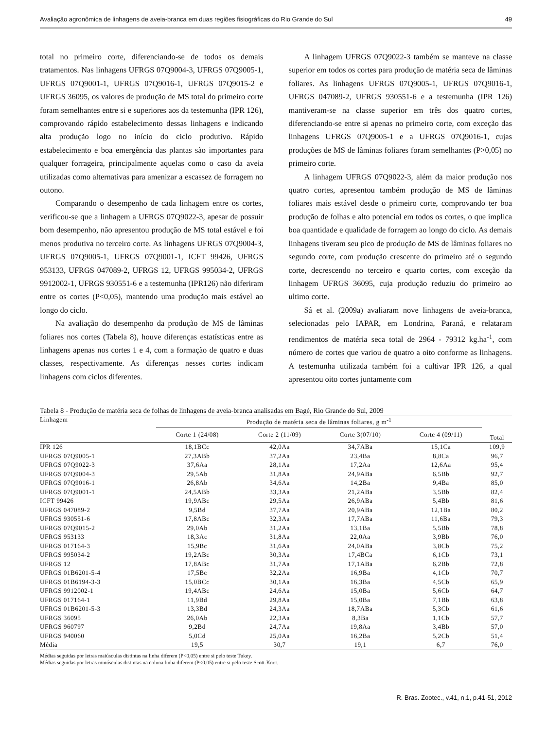Avaliação agronômica de linhagens de aveia-branca em duas regiões fisiográficas do Rio Grande do Sul 49
total no primeiro corte, diferenciando-se de todos os demais tratamentos. Nas linhagens UFRGS 07Q9004-3, UFRGS 07Q9005-1, UFRGS 07Q9001-1, UFRGS 07Q9016-1, UFRGS 07Q9015-2 e UFRGS 36095, os valores de produção de MS total do primeiro corte foram semelhantes entre si e superiores aos da testemunha (IPR 126), comprovando rápido estabelecimento dessas linhagens e indicando alta produção logo no início do ciclo produtivo. Rápido estabelecimento e boa emergência das plantas são importantes para qualquer forrageira, principalmente aquelas como o caso da aveia utilizadas como alternativas para amenizar a escassez de forragem no outono.
Comparando o desempenho de cada linhagem entre os cortes, verificou-se que a linhagem a UFRGS 07Q9022-3, apesar de possuir bom desempenho, não apresentou produção de MS total estável e foi menos produtiva no terceiro corte. As linhagens UFRGS 07Q9004-3, UFRGS 07Q9005-1, UFRGS 07Q9001-1, ICFT 99426, UFRGS 953133, UFRGS 047089-2, UFRGS 12, UFRGS 995034-2, UFRGS 9912002-1, UFRGS 930551-6 e a testemunha (IPR126) não diferiram entre os cortes (P<0,05), mantendo uma produção mais estável ao longo do ciclo.
Na avaliação do desempenho da produção de MS de lâminas foliares nos cortes (Tabela 8), houve diferenças estatísticas entre as linhagens apenas nos cortes 1 e 4, com a formação de quatro e duas classes, respectivamente. As diferenças nesses cortes indicam linhagens com ciclos diferentes.
A linhagem UFRGS 07Q9022-3 também se manteve na classe superior em todos os cortes para produção de matéria seca de lâminas foliares. As linhagens UFRGS 07Q9005-1, UFRGS 07Q9016-1, UFRGS 047089-2, UFRGS 930551-6 e a testemunha (IPR 126) mantiveram-se na classe superior em três dos quatro cortes, diferenciando-se entre si apenas no primeiro corte, com exceção das linhagens UFRGS 07Q9005-1 e a UFRGS 07Q9016-1, cujas produções de MS de lâminas foliares foram semelhantes (P>0,05) no primeiro corte.
A linhagem UFRGS 07Q9022-3, além da maior produção nos quatro cortes, apresentou também produção de MS de lâminas foliares mais estável desde o primeiro corte, comprovando ter boa produção de folhas e alto potencial em todos os cortes, o que implica boa quantidade e qualidade de forragem ao longo do ciclo. As demais linhagens tiveram seu pico de produção de MS de lâminas foliares no segundo corte, com produção crescente do primeiro até o segundo corte, decrescendo no terceiro e quarto cortes, com exceção da linhagem UFRGS 36095, cuja produção reduziu do primeiro ao ultimo corte.
Sá et al. (2009a) avaliaram nove linhagens de aveia-branca, selecionadas pelo IAPAR, em Londrina, Paraná, e relataram rendimentos de matéria seca total de 2964 - 79312 kg.ha<sup>-1</sup>, com número de cortes que variou de quatro a oito conforme as linhagens. A testemunha utilizada também foi a cultivar IPR 126, a qual apresentou oito cortes juntamente com
Tabela 8 - Produção de matéria seca de folhas de linhagens de aveia-branca analisadas em Bagé, Rio Grande do Sul, 2009
| Linhagem | Produção de matéria seca de lâminas foliares, g m<sup>-1</sup> | | | | Total |
| --- | --- | --- | --- | --- | --- |
| | Corte 1 (24/08) | Corte 2 (11/09) | Corte 3(07/10) | Corte 4 (09/11) | |
| IPR 126 | 18,1BCc | 42,0Aa | 34,7ABa | 15,1Ca | 109,9 |
| UFRGS 07Q9005-1 | 27,3ABb | 37,2Aa | 23,4Ba | 8,8Ca | 96,7 |
| UFRGS 07Q9022-3 | 37,6Aa | 28,1Aa | 17,2Aa | 12,6Aa | 95,4 |
| UFRGS 07Q9004-3 | 29,5Ab | 31,8Aa | 24,9ABa | 6,5Bb | 92,7 |
| UFRGS 07Q9016-1 | 26,8Ab | 34,6Aa | 14,2Ba | 9,4Ba | 85,0 |
| UFRGS 07Q9001-1 | 24,5ABb | 33,3Aa | 21,2ABa | 3,5Bb | 82,4 |
| ICFT 99426 | 19,9ABc | 29,5Aa | 26,9ABa | 5,4Bb | 81,6 |
| UFRGS 047089-2 | 9,5Bd | 37,7Aa | 20,9ABa | 12,1Ba | 80,2 |
| UFRGS 930551-6 | 17,8ABc | 32,3Aa | 17,7ABa | 11,6Ba | 79,3 |
| UFRGS 07Q9015-2 | 29,0Ab | 31,2Aa | 13,1Ba | 5,5Bb | 78,8 |
| UFRGS 953133 | 18,3Ac | 31,8Aa | 22,0Aa | 3,9Bb | 76,0 |
| UFRGS 017164-3 | 15,9Bc | 31,6Aa | 24,0ABa | 3,8Cb | 75,2 |
| UFRGS 995034-2 | 19,2ABc | 30,3Aa | 17,4BCa | 6,1Cb | 73,1 |
| UFRGS 12 | 17,8ABc | 31,7Aa | 17,1ABa | 6,2Bb | 72,8 |
| UFRGS 01B6201-5-4 | 17,5Bc | 32,2Aa | 16,9Ba | 4,1Cb | 70,7 |
| UFRGS 01B6194-3-3 | 15,0BCc | 30,1Aa | 16,3Ba | 4,5Cb | 65,9 |
| UFRGS 9912002-1 | 19,4ABc | 24,6Aa | 15,0Ba | 5,6Cb | 64,7 |
| UFRGS 017164-1 | 11,9Bd | 29,8Aa | 15,0Ba | 7,1Bb | 63,8 |
| UFRGS 01B6201-5-3 | 13,3Bd | 24,3Aa | 18,7ABa | 5,3Cb | 61,6 |
| UFRGS 36095 | 26,0Ab | 22,3Aa | 8,3Ba | 1,1Cb | 57,7 |
| UFRGS 960797 | 9,2Bd | 24,7Aa | 19,8Aa | 3,4Bb | 57,0 |
| UFRGS 940060 | 5,0Cd | 25,0Aa | 16,2Ba | 5,2Cb | 51,4 |
| Média | 19,5 | 30,7 | 19,1 | 6,7 | 76,0 |
Médias seguidas por letras maiúsculas distintas na linha diferem (P<0,05) entre si pelo teste Tukey.
Médias seguidas por letras minúsculas distintas na coluna linha diferem (P<0,05) entre si pelo teste Scott-Knot.
R. Bras. Zootec., v.41, n.1, p.41-51, 2012